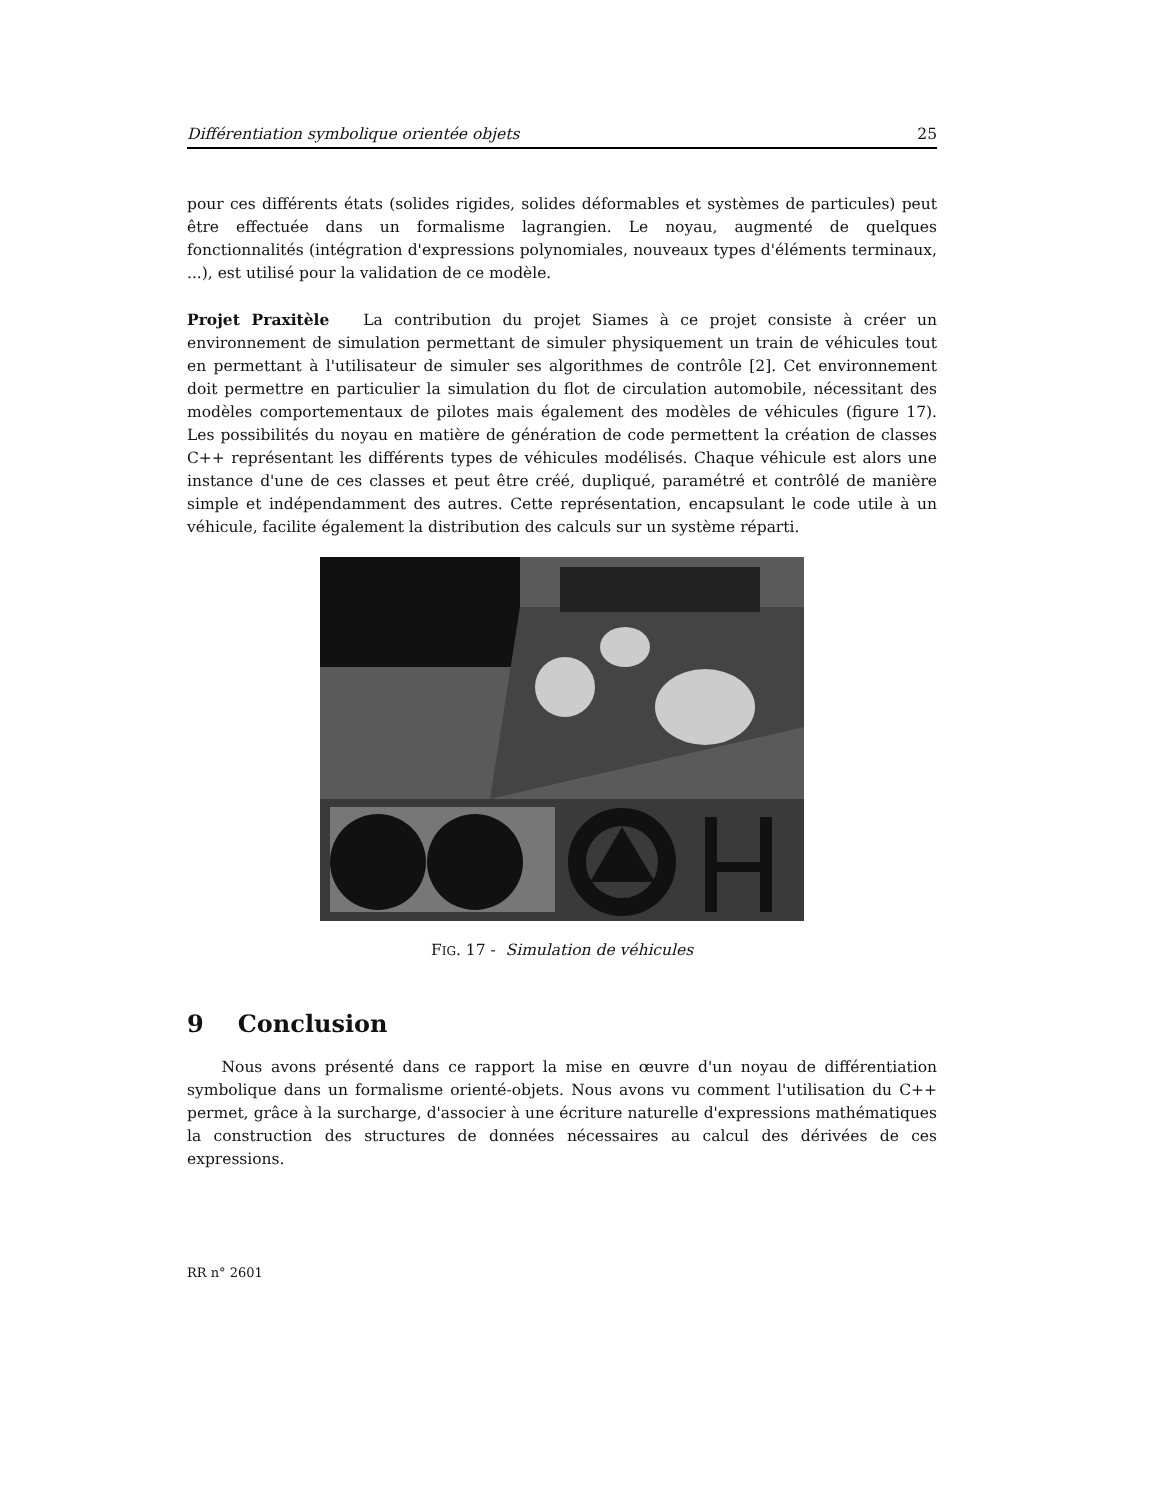Différentiation symbolique orientée objets 25
pour ces différents états (solides rigides, solides déformables et systèmes de particules) peut être effectuée dans un formalisme lagrangien. Le noyau, augmenté de quelques fonctionnalités (intégration d'expressions polynomiales, nouveaux types d'éléments terminaux, ...), est utilisé pour la validation de ce modèle.
Projet Praxitèle La contribution du projet Siames à ce projet consiste à créer un environnement de simulation permettant de simuler physiquement un train de véhicules tout en permettant à l'utilisateur de simuler ses algorithmes de contrôle [2]. Cet environnement doit permettre en particulier la simulation du flot de circulation automobile, nécessitant des modèles comportementaux de pilotes mais également des modèles de véhicules (figure 17). Les possibilités du noyau en matière de génération de code permettent la création de classes C++ représentant les différents types de véhicules modélisés. Chaque véhicule est alors une instance d'une de ces classes et peut être créé, dupliqué, paramétré et contrôlé de manière simple et indépendamment des autres. Cette représentation, encapsulant le code utile à un véhicule, facilite également la distribution des calculs sur un système réparti.
FIG. 17 - Simulation de véhicules
9 Conclusion
Nous avons présenté dans ce rapport la mise en œuvre d'un noyau de différentiation symbolique dans un formalisme orienté-objets. Nous avons vu comment l'utilisation du C++ permet, grâce à la surcharge, d'associer à une écriture naturelle d'expressions mathématiques la construction des structures de données nécessaires au calcul des dérivées de ces expressions.
RR n° 2601